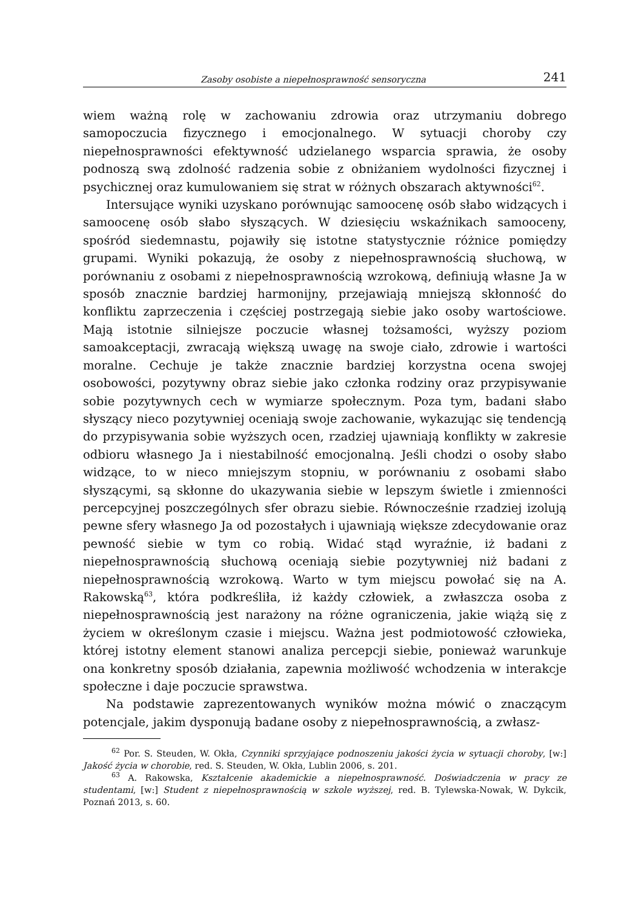Zasoby osobiste a niepełnosprawność sensoryczna 241
wiem ważną rolę w zachowaniu zdrowia oraz utrzymaniu dobrego samopoczucia fizycznego i emocjonalnego. W sytuacji choroby czy niepełnosprawności efektywność udzielanego wsparcia sprawia, że osoby podnoszą swą zdolność radzenia sobie z obniżaniem wydolności fizycznej i psychicznej oraz kumulowaniem się strat w różnych obszarach aktywności<sup>62</sup>.
Intersujące wyniki uzyskano porównując samoocenę osób słabo widzących i samoocenę osób słabo słyszących. W dziesięciu wskaźnikach samooceny, spośród siedemnastu, pojawiły się istotne statystycznie różnice pomiędzy grupami. Wyniki pokazują, że osoby z niepełnosprawnością słuchową, w porównaniu z osobami z niepełnosprawnością wzrokową, definiują własne Ja w sposób znacznie bardziej harmonijny, przejawiają mniejszą skłonność do konfliktu zaprzeczenia i częściej postrzegają siebie jako osoby wartościowe. Mają istotnie silniejsze poczucie własnej tożsamości, wyższy poziom samoakceptacji, zwracają większą uwagę na swoje ciało, zdrowie i wartości moralne. Cechuje je także znacznie bardziej korzystna ocena swojej osobowości, pozytywny obraz siebie jako członka rodziny oraz przypisywanie sobie pozytywnych cech w wymiarze społecznym. Poza tym, badani słabo słyszący nieco pozytywniej oceniają swoje zachowanie, wykazując się tendencją do przypisywania sobie wyższych ocen, rzadziej ujawniają konflikty w zakresie odbioru własnego Ja i niestabilność emocjonalną. Jeśli chodzi o osoby słabo widzące, to w nieco mniejszym stopniu, w porównaniu z osobami słabo słyszącymi, są skłonne do ukazywania siebie w lepszym świetle i zmienności percepcyjnej poszczególnych sfer obrazu siebie. Równocześnie rzadziej izolują pewne sfery własnego Ja od pozostałych i ujawniają większe zdecydowanie oraz pewność siebie w tym co robią. Widać stąd wyraźnie, iż badani z niepełnosprawnością słuchową oceniają siebie pozytywniej niż badani z niepełnosprawnością wzrokową. Warto w tym miejscu powołać się na A. Rakowską<sup>63</sup>, która podkreśliła, iż każdy człowiek, a zwłaszcza osoba z niepełnosprawnością jest narażony na różne ograniczenia, jakie wiążą się z życiem w określonym czasie i miejscu. Ważna jest podmiotowość człowieka, której istotny element stanowi analiza percepcji siebie, ponieważ warunkuje ona konkretny sposób działania, zapewnia możliwość wchodzenia w interakcje społeczne i daje poczucie sprawstwa.
Na podstawie zaprezentowanych wyników można mówić o znaczącym potencjale, jakim dysponują badane osoby z niepełnosprawnością, a zwłasz-
<sup>62</sup> Por. S. Steuden, W. Okła, Czynniki sprzyjające podnoszeniu jakości życia w sytuacji choroby, [w:] Jakość życia w chorobie, red. S. Steuden, W. Okła, Lublin 2006, s. 201.
<sup>63</sup> A. Rakowska, Kształcenie akademickie a niepełnosprawność. Doświadczenia w pracy ze studentami, [w:] Student z niepełnosprawnością w szkole wyższej, red. B. Tylewska-Nowak, W. Dykcik, Poznań 2013, s. 60.